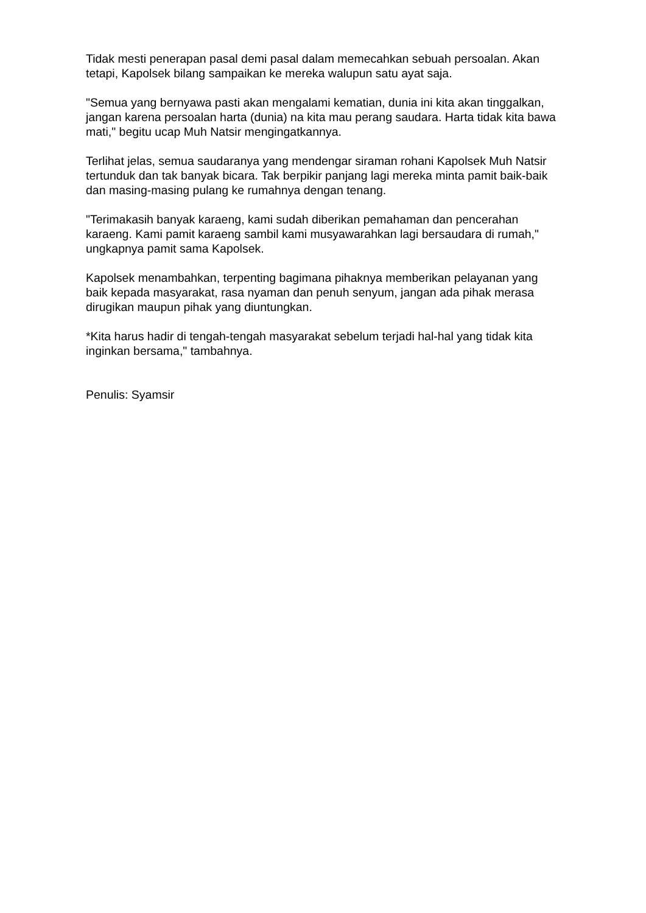Tidak mesti penerapan pasal demi pasal dalam memecahkan sebuah persoalan. Akan tetapi, Kapolsek bilang sampaikan ke mereka walupun satu ayat saja.
"Semua yang bernyawa pasti akan mengalami kematian, dunia ini kita akan tinggalkan, jangan karena persoalan harta (dunia) na kita mau perang saudara. Harta tidak kita bawa mati," begitu ucap Muh Natsir mengingatkannya.
Terlihat jelas, semua saudaranya yang mendengar siraman rohani Kapolsek Muh Natsir tertunduk dan tak banyak bicara. Tak berpikir panjang lagi mereka minta pamit baik-baik dan masing-masing pulang ke rumahnya dengan tenang.
"Terimakasih banyak karaeng, kami sudah diberikan pemahaman dan pencerahan karaeng. Kami pamit karaeng sambil kami musyawarahkan lagi bersaudara di rumah," ungkapnya pamit sama Kapolsek.
Kapolsek menambahkan, terpenting bagimana pihaknya memberikan pelayanan yang baik kepada masyarakat, rasa nyaman dan penuh senyum, jangan ada pihak merasa dirugikan maupun pihak yang diuntungkan.
*Kita harus hadir di tengah-tengah masyarakat sebelum terjadi hal-hal yang tidak kita inginkan bersama," tambahnya.
Penulis: Syamsir